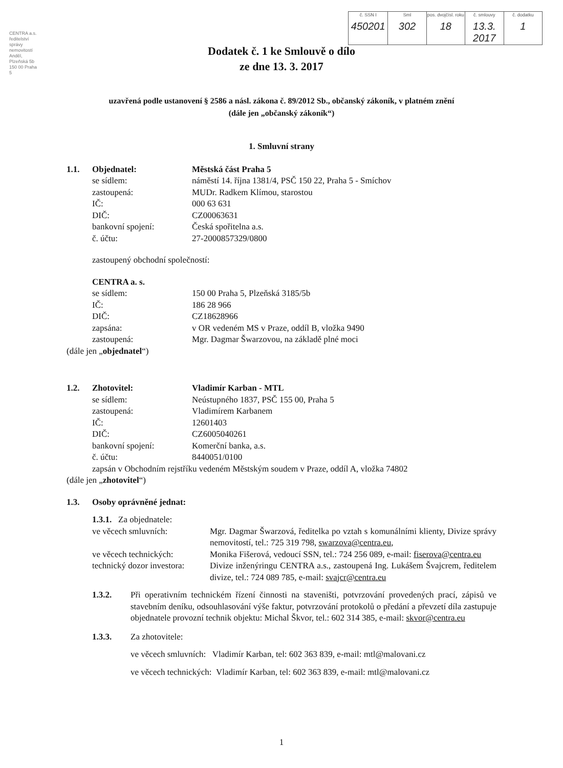CENTRA a.s. ředitelství správy nemovitostí Anděl, Plzeňská 5b 150 00 Praha 5
| č. SSN I 450201 | Sml 302 | pos. dvojčísl. roku 18 | č. smlouvy 13.3. 2017 | č. dodatku 1 |
Dodatek č. 1 ke Smlouvě o dílo
ze dne 13. 3. 2017
uzavřená podle ustanovení § 2586 a násl. zákona č. 89/2012 Sb., občanský zákoník, v platném znění
(dále jen „občanský zákoník“)
1. Smluvní strany
| 1.1. | Objednatel: | Městská část Praha 5 |
| | se sídlem: | náměstí 14. října 1381/4, PSČ 150 22, Praha 5 - Smíchov |
| | zastoupená: | MUDr. Radkem Klímou, starostou |
| | IČ: | 000 63 631 |
| | DIČ: | CZ00063631 |
| | bankovní spojení: | Česká spořitelna a.s. |
| | č. účtu: | 27-2000857329/0800 |
| | zastoupený obchodní společností: | |
| | CENTRA a. s. | |
| | se sídlem: | 150 00 Praha 5, Plzeňská 3185/5b |
| | IČ: | 186 28 966 |
| | DIČ: | CZ18628966 |
| | zapsána: | v OR vedeném MS v Praze, oddíl B, vložka 9490 |
| | zastoupená: | Mgr. Dagmar Šwarzovou, na základě plné moci |
| (dále jen „ objednatel “) | | |
| 1.2. | Zhotovitel: | Vladimír Karban - MTL |
| | se sídlem: | Neústupného 1837, PSČ 155 00, Praha 5 |
| | zastoupená: | Vladimírem Karbanem |
| | IČ: | 12601403 |
| | DIČ: | CZ6005040261 |
| | bankovní spojení: | Komerční banka, a.s. |
| | č. účtu: | 8440051/0100 |
| | zapsán v Obchodním rejstříku vedeném Městským soudem v Praze, oddíl A, vložka 74802 | |
| (dále jen „ zhotovitel “) | | |
| 1.3. | Osoby oprávněné jednat: | |
| 1.3.1. Za objednatele: | |
| ve věcech smluvních: | Mgr. Dagmar Šwarzová, ředitelka po vztah s komunálními klienty, Divize správy nemovitostí, tel.: 725 319 798, swarzova@centra.eu , |
| ve věcech technických: | Monika Fišerová, vedoucí SSN, tel.: 724 256 089, e-mail: fiserova@centra.eu |
| technický dozor investora: | Divize inženýringu CENTRA a.s., zastoupená Ing. Lukášem Švajcrem, ředitelem divize, tel.: 724 089 785, e-mail: svajcr@centra.eu |
| 1.3.2. | Při operativním technickém řízení činnosti na staveništi, potvrzování provedených prací, zápisů ve stavebním deníku, odsouhlasování výše faktur, potvrzování protokolů o předání a převzetí díla zastupuje objednatele provozní technik objektu: Michal Škvor, tel.: 602 314 385, e-mail: skvor@centra.eu |
| 1.3.3. | Za zhotovitele: |
| | ve věcech smluvních: Vladimír Karban, tel: 602 363 839, e-mail: mtl@malovani.cz |
| | ve věcech technických: Vladimír Karban, tel: 602 363 839, e-mail: mtl@malovani.cz |
1